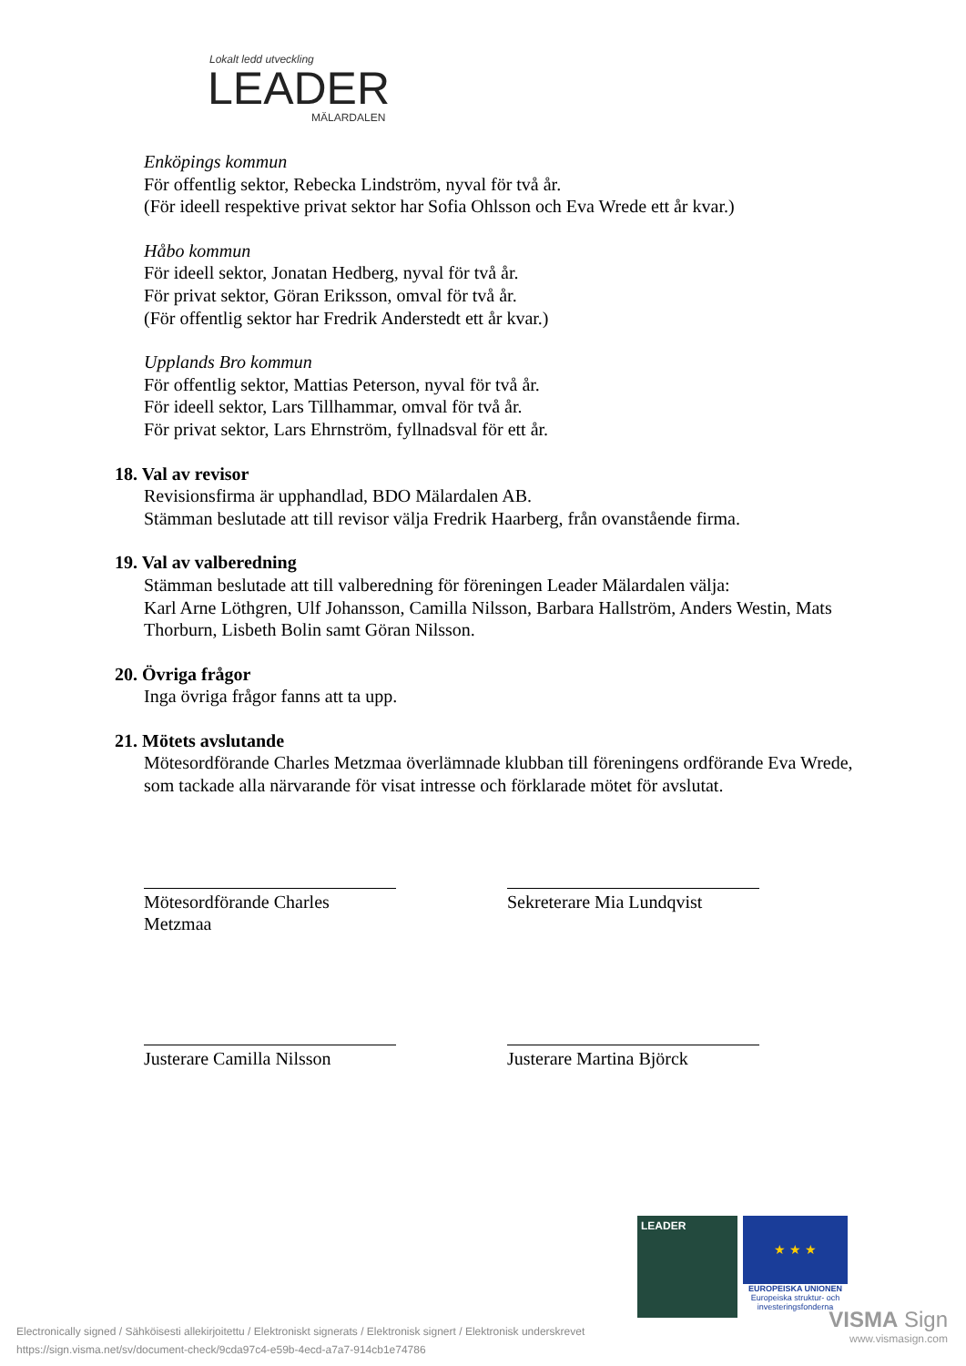Lokalt ledd utveckling
LEADER
MÄLARDALEN
Enköpings kommun
För offentlig sektor, Rebecka Lindström, nyval för två år.
(För ideell respektive privat sektor har Sofia Ohlsson och Eva Wrede ett år kvar.)
Håbo kommun
För ideell sektor, Jonatan Hedberg, nyval för två år.
För privat sektor, Göran Eriksson, omval för två år.
(För offentlig sektor har Fredrik Anderstedt ett år kvar.)
Upplands Bro kommun
För offentlig sektor, Mattias Peterson, nyval för två år.
För ideell sektor, Lars Tillhammar, omval för två år.
För privat sektor, Lars Ehrnström, fyllnadsval för ett år.
18. Val av revisor
Revisionsfirma är upphandlad, BDO Mälardalen AB.
Stämman beslutade att till revisor välja Fredrik Haarberg, från ovanstående firma.
19. Val av valberedning
Stämman beslutade att till valberedning för föreningen Leader Mälardalen välja:
Karl Arne Löthgren, Ulf Johansson, Camilla Nilsson, Barbara Hallström, Anders Westin, Mats Thorburn, Lisbeth Bolin samt Göran Nilsson.
20. Övriga frågor
Inga övriga frågor fanns att ta upp.
21. Mötets avslutande
Mötesordförande Charles Metzmaa överlämnade klubban till föreningens ordförande Eva Wrede, som tackade alla närvarande för visat intresse och förklarade mötet för avslutat.
Mötesordförande Charles Metzmaa
Sekreterare Mia Lundqvist
Justerare Camilla Nilsson Justerare Martina Björck
LEADER
★ ★ ★
EUROPEISKA UNIONEN
Europeiska struktur- och investeringsfonderna
Electronically signed / Sähköisesti allekirjoitettu / Elektroniskt signerats / Elektronisk signert / Elektronisk underskrevet
https://sign.visma.net/sv/document-check/9cda97c4-e59b-4ecd-a7a7-914cb1e74786
VISMA Sign
www.vismasign.com